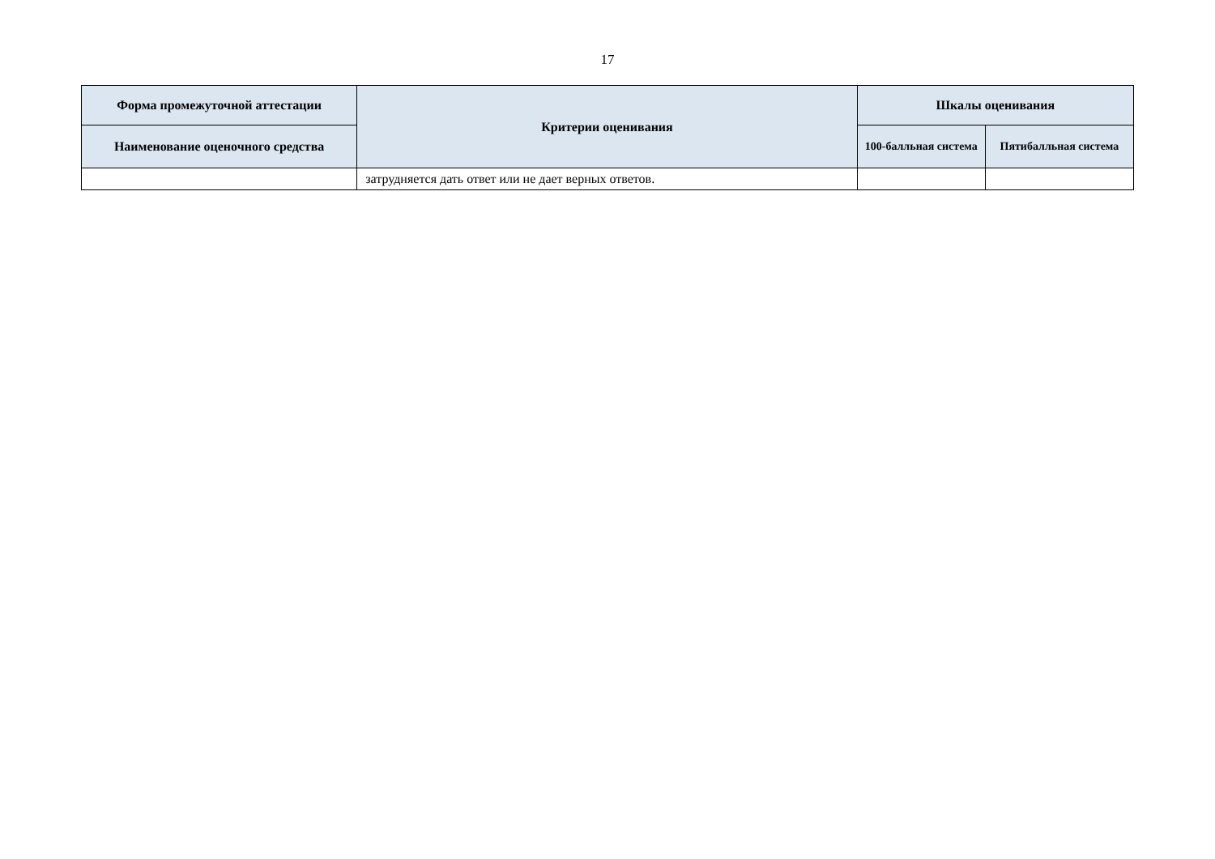17
| Форма промежуточной аттестации | Критерии оценивания | Шкалы оценивания | |
| --- | --- | --- | --- |
| Наименование оценочного средства | | 100-балльная система | Пятибалльная система |
| | затрудняется дать ответ или не дает верных ответов. | | |